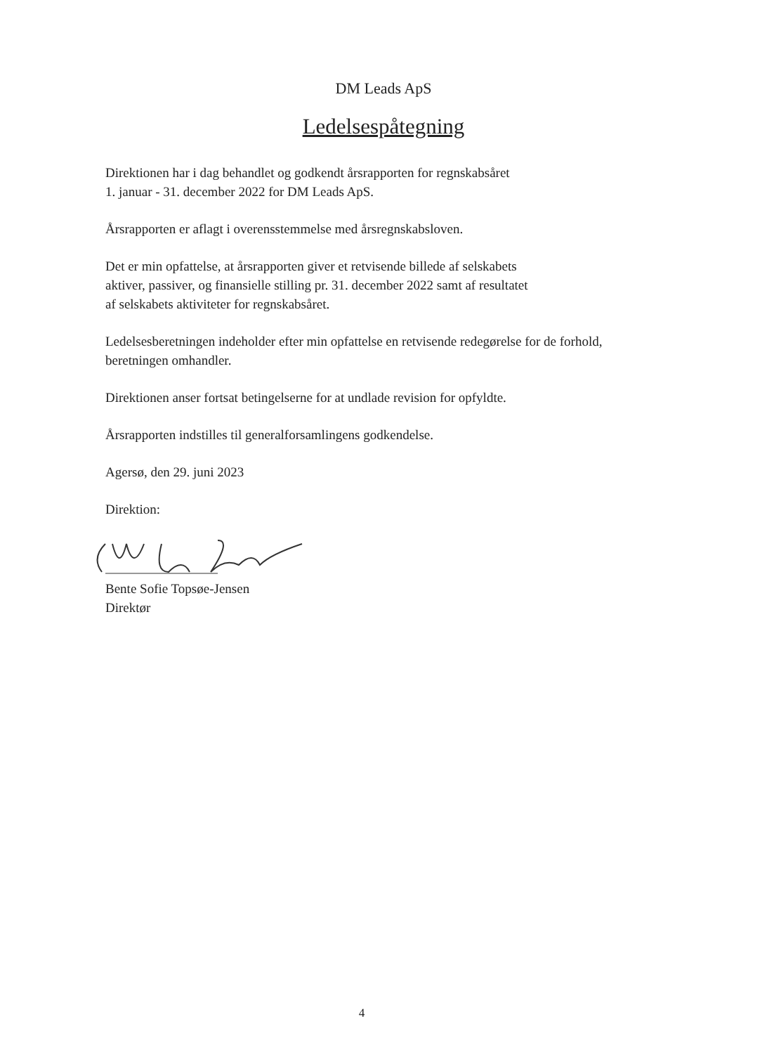DM Leads ApS
Ledelsespåtegning
Direktionen har i dag behandlet og godkendt årsrapporten for regnskabsåret
1. januar - 31. december 2022 for DM Leads ApS.
Årsrapporten er aflagt i overensstemmelse med årsregnskabsloven.
Det er min opfattelse, at årsrapporten giver et retvisende billede af selskabets
aktiver, passiver, og finansielle stilling pr. 31. december 2022 samt af resultatet
af selskabets aktiviteter for regnskabsåret.
Ledelsesberetningen indeholder efter min opfattelse en retvisende redegørelse for de forhold,
beretningen omhandler.
Direktionen anser fortsat betingelserne for at undlade revision for opfyldte.
Årsrapporten indstilles til generalforsamlingens godkendelse.
Agersø, den 29. juni 2023
Direktion:
Bente Sofie Topsøe-Jensen
Direktør
4